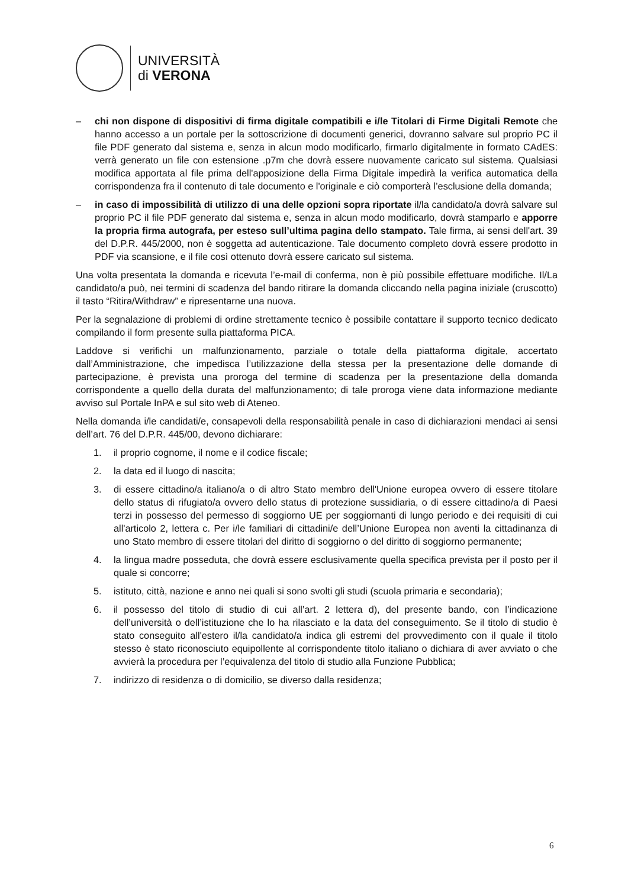UNIVERSITÀ
di VERONA
– chi non dispone di dispositivi di firma digitale compatibili e i/le Titolari di Firme Digitali Remote che hanno accesso a un portale per la sottoscrizione di documenti generici, dovranno salvare sul proprio PC il file PDF generato dal sistema e, senza in alcun modo modificarlo, firmarlo digitalmente in formato CAdES: verrà generato un file con estensione .p7m che dovrà essere nuovamente caricato sul sistema. Qualsiasi modifica apportata al file prima dell'apposizione della Firma Digitale impedirà la verifica automatica della corrispondenza fra il contenuto di tale documento e l'originale e ciò comporterà l’esclusione della domanda;
– in caso di impossibilità di utilizzo di una delle opzioni sopra riportate il/la candidato/a dovrà salvare sul proprio PC il file PDF generato dal sistema e, senza in alcun modo modificarlo, dovrà stamparlo e apporre la propria firma autografa, per esteso sull’ultima pagina dello stampato. Tale firma, ai sensi dell'art. 39 del D.P.R. 445/2000, non è soggetta ad autenticazione. Tale documento completo dovrà essere prodotto in PDF via scansione, e il file così ottenuto dovrà essere caricato sul sistema.
Una volta presentata la domanda e ricevuta l’e-mail di conferma, non è più possibile effettuare modifiche. Il/La candidato/a può, nei termini di scadenza del bando ritirare la domanda cliccando nella pagina iniziale (cruscotto) il tasto “Ritira/Withdraw” e ripresentarne una nuova.
Per la segnalazione di problemi di ordine strettamente tecnico è possibile contattare il supporto tecnico dedicato compilando il form presente sulla piattaforma PICA.
Laddove si verifichi un malfunzionamento, parziale o totale della piattaforma digitale, accertato dall’Amministrazione, che impedisca l’utilizzazione della stessa per la presentazione delle domande di partecipazione, è prevista una proroga del termine di scadenza per la presentazione della domanda corrispondente a quello della durata del malfunzionamento; di tale proroga viene data informazione mediante avviso sul Portale InPA e sul sito web di Ateneo.
Nella domanda i/le candidati/e, consapevoli della responsabilità penale in caso di dichiarazioni mendaci ai sensi dell’art. 76 del D.P.R. 445/00, devono dichiarare:
1. il proprio cognome, il nome e il codice fiscale;
2. la data ed il luogo di nascita;
3. di essere cittadino/a italiano/a o di altro Stato membro dell'Unione europea ovvero di essere titolare dello status di rifugiato/a ovvero dello status di protezione sussidiaria, o di essere cittadino/a di Paesi terzi in possesso del permesso di soggiorno UE per soggiornanti di lungo periodo e dei requisiti di cui all'articolo 2, lettera c. Per i/le familiari di cittadini/e dell’Unione Europea non aventi la cittadinanza di uno Stato membro di essere titolari del diritto di soggiorno o del diritto di soggiorno permanente;
4. la lingua madre posseduta, che dovrà essere esclusivamente quella specifica prevista per il posto per il quale si concorre;
5. istituto, città, nazione e anno nei quali si sono svolti gli studi (scuola primaria e secondaria);
6. il possesso del titolo di studio di cui all’art. 2 lettera d), del presente bando, con l’indicazione dell’università o dell’istituzione che lo ha rilasciato e la data del conseguimento. Se il titolo di studio è stato conseguito all'estero il/la candidato/a indica gli estremi del provvedimento con il quale il titolo stesso è stato riconosciuto equipollente al corrispondente titolo italiano o dichiara di aver avviato o che avvierà la procedura per l’equivalenza del titolo di studio alla Funzione Pubblica;
7. indirizzo di residenza o di domicilio, se diverso dalla residenza;
6